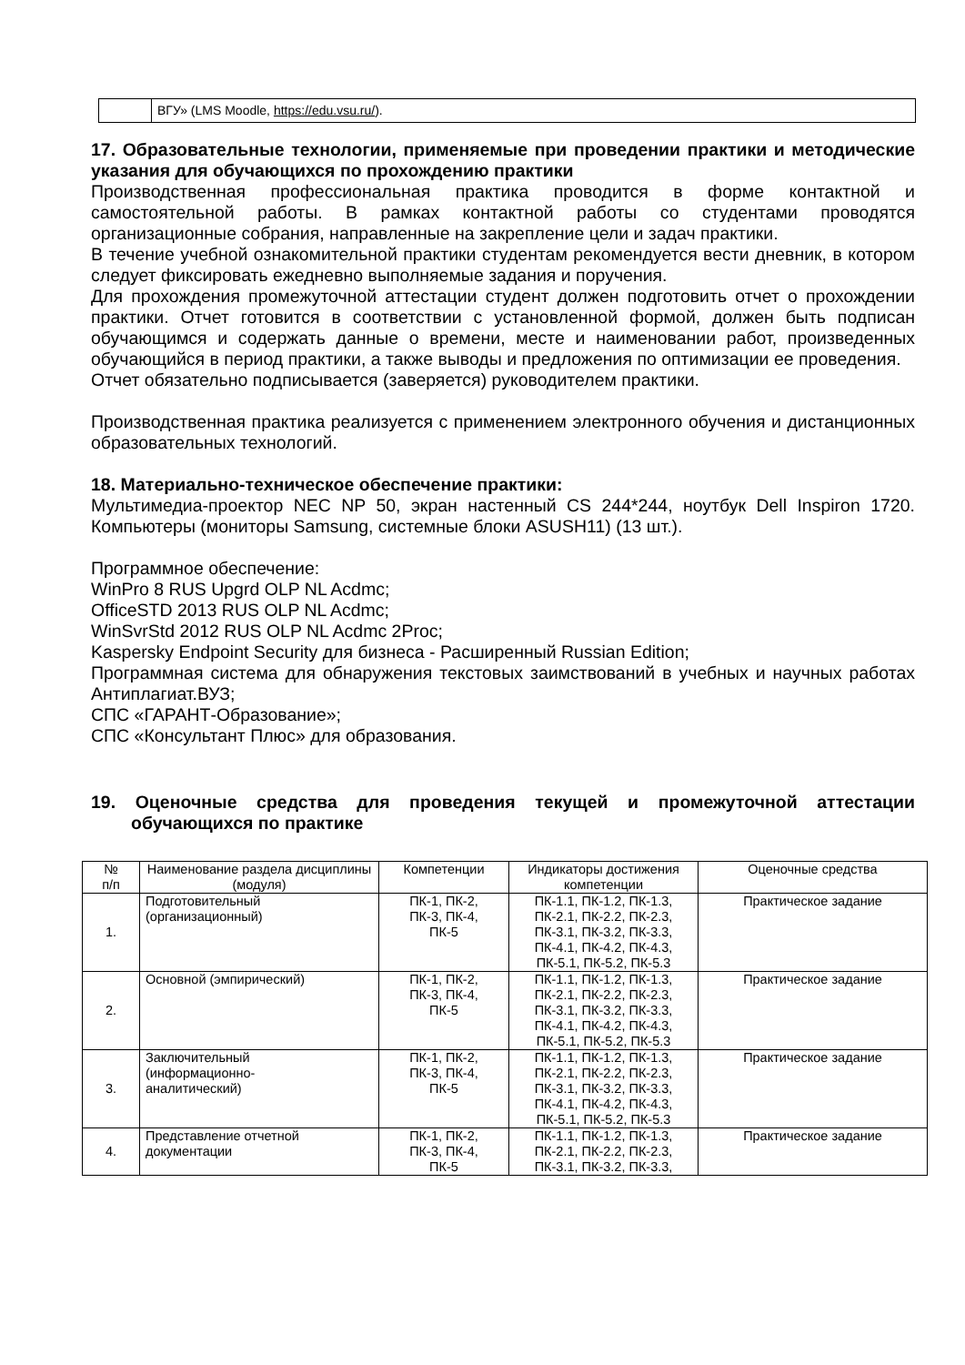| | ВГУ» (LMS Moodle, https://edu.vsu.ru/ ). |
17. Образовательные технологии, применяемые при проведении практики и методические указания для обучающихся по прохождению практики
Производственная профессиональная практика проводится в форме контактной и самостоятельной работы. В рамках контактной работы со студентами проводятся организационные собрания, направленные на закрепление цели и задач практики.
В течение учебной ознакомительной практики студентам рекомендуется вести дневник, в котором следует фиксировать ежедневно выполняемые задания и поручения.
Для прохождения промежуточной аттестации студент должен подготовить отчет о прохождении практики. Отчет готовится в соответствии с установленной формой, должен быть подписан обучающимся и содержать данные о времени, месте и наименовании работ, произведенных обучающийся в период практики, а также выводы и предложения по оптимизации ее проведения.
Отчет обязательно подписывается (заверяется) руководителем практики.
Производственная практика реализуется с применением электронного обучения и дистанционных образовательных технологий.
18. Материально-техническое обеспечение практики:
Мультимедиа-проектор NEC NP 50, экран настенный CS 244*244, ноутбук Dell Inspiron 1720. Компьютеры (мониторы Samsung, системные блоки ASUSH11) (13 шт.).
Программное обеспечение:
WinPro 8 RUS Upgrd OLP NL Acdmc;
OfficeSTD 2013 RUS OLP NL Acdmc;
WinSvrStd 2012 RUS OLP NL Acdmc 2Proc;
Kaspersky Endpoint Security для бизнеса - Расширенный Russian Edition;
Программная система для обнаружения текстовых заимствований в учебных и научных работах Антиплагиат.ВУЗ;
СПС «ГАРАНТ-Образование»;
СПС «Консультант Плюс» для образования.
19. Оценочные средства для проведения текущей и промежуточной аттестации обучающихся по практике
| № п/п | Наименование раздела дисциплины (модуля) | Компетенции | Индикаторы достижения компетенции | Оценочные средства |
| --- | --- | --- | --- | --- |
| 1. | Подготовительный (организационный) | ПК-1, ПК-2, ПК-3, ПК-4, ПК-5 | ПК-1.1, ПК-1.2, ПК-1.3, ПК-2.1, ПК-2.2, ПК-2.3, ПК-3.1, ПК-3.2, ПК-3.3, ПК-4.1, ПК-4.2, ПК-4.3, ПК-5.1, ПК-5.2, ПК-5.3 | Практическое задание |
| 2. | Основной (эмпирический) | ПК-1, ПК-2, ПК-3, ПК-4, ПК-5 | ПК-1.1, ПК-1.2, ПК-1.3, ПК-2.1, ПК-2.2, ПК-2.3, ПК-3.1, ПК-3.2, ПК-3.3, ПК-4.1, ПК-4.2, ПК-4.3, ПК-5.1, ПК-5.2, ПК-5.3 | Практическое задание |
| 3. | Заключительный (информационно- аналитический) | ПК-1, ПК-2, ПК-3, ПК-4, ПК-5 | ПК-1.1, ПК-1.2, ПК-1.3, ПК-2.1, ПК-2.2, ПК-2.3, ПК-3.1, ПК-3.2, ПК-3.3, ПК-4.1, ПК-4.2, ПК-4.3, ПК-5.1, ПК-5.2, ПК-5.3 | Практическое задание |
| 4. | Представление отчетной документации | ПК-1, ПК-2, ПК-3, ПК-4, ПК-5 | ПК-1.1, ПК-1.2, ПК-1.3, ПК-2.1, ПК-2.2, ПК-2.3, ПК-3.1, ПК-3.2, ПК-3.3, | Практическое задание |